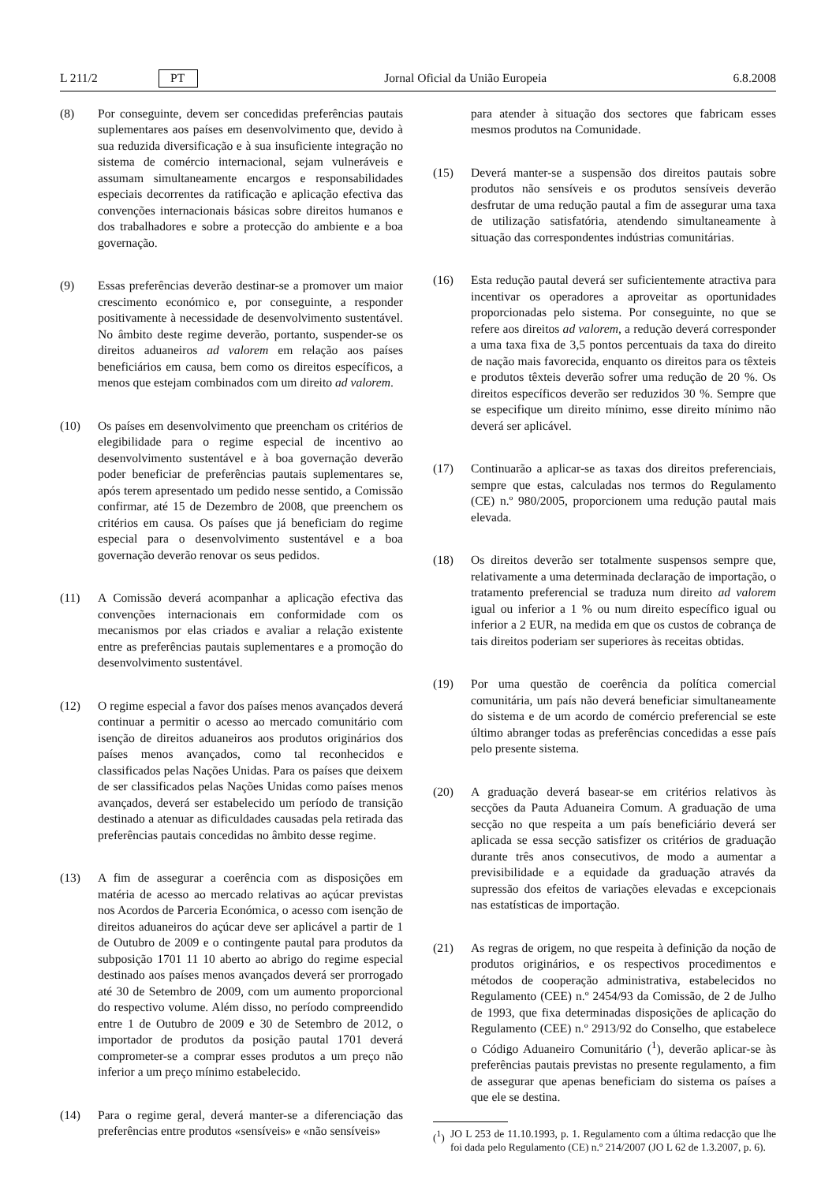L 211/2 PT Jornal Oficial da União Europeia 6.8.2008
(8) Por conseguinte, devem ser concedidas preferências pautais suplementares aos países em desenvolvimento que, devido à sua reduzida diversificação e à sua insuficiente integração no sistema de comércio internacional, sejam vulneráveis e assumam simultaneamente encargos e responsabilidades especiais decorrentes da ratificação e aplicação efectiva das convenções internacionais básicas sobre direitos humanos e dos trabalhadores e sobre a protecção do ambiente e a boa governação.
(9) Essas preferências deverão destinar-se a promover um maior crescimento económico e, por conseguinte, a responder positivamente à necessidade de desenvolvimento sustentável. No âmbito deste regime deverão, portanto, suspender-se os direitos aduaneiros ad valorem em relação aos países beneficiários em causa, bem como os direitos específicos, a menos que estejam combinados com um direito ad valorem.
(10) Os países em desenvolvimento que preencham os critérios de elegibilidade para o regime especial de incentivo ao desenvolvimento sustentável e à boa governação deverão poder beneficiar de preferências pautais suplementares se, após terem apresentado um pedido nesse sentido, a Comissão confirmar, até 15 de Dezembro de 2008, que preenchem os critérios em causa. Os países que já beneficiam do regime especial para o desenvolvimento sustentável e a boa governação deverão renovar os seus pedidos.
(11) A Comissão deverá acompanhar a aplicação efectiva das convenções internacionais em conformidade com os mecanismos por elas criados e avaliar a relação existente entre as preferências pautais suplementares e a promoção do desenvolvimento sustentável.
(12) O regime especial a favor dos países menos avançados deverá continuar a permitir o acesso ao mercado comunitário com isenção de direitos aduaneiros aos produtos originários dos países menos avançados, como tal reconhecidos e classificados pelas Nações Unidas. Para os países que deixem de ser classificados pelas Nações Unidas como países menos avançados, deverá ser estabelecido um período de transição destinado a atenuar as dificuldades causadas pela retirada das preferências pautais concedidas no âmbito desse regime.
(13) A fim de assegurar a coerência com as disposições em matéria de acesso ao mercado relativas ao açúcar previstas nos Acordos de Parceria Económica, o acesso com isenção de direitos aduaneiros do açúcar deve ser aplicável a partir de 1 de Outubro de 2009 e o contingente pautal para produtos da subposição 1701 11 10 aberto ao abrigo do regime especial destinado aos países menos avançados deverá ser prorrogado até 30 de Setembro de 2009, com um aumento proporcional do respectivo volume. Além disso, no período compreendido entre 1 de Outubro de 2009 e 30 de Setembro de 2012, o importador de produtos da posição pautal 1701 deverá comprometer-se a comprar esses produtos a um preço não inferior a um preço mínimo estabelecido.
(14) Para o regime geral, deverá manter-se a diferenciação das preferências entre produtos «sensíveis» e «não sensíveis»
para atender à situação dos sectores que fabricam esses mesmos produtos na Comunidade.
(15) Deverá manter-se a suspensão dos direitos pautais sobre produtos não sensíveis e os produtos sensíveis deverão desfrutar de uma redução pautal a fim de assegurar uma taxa de utilização satisfatória, atendendo simultaneamente à situação das correspondentes indústrias comunitárias.
(16) Esta redução pautal deverá ser suficientemente atractiva para incentivar os operadores a aproveitar as oportunidades proporcionadas pelo sistema. Por conseguinte, no que se refere aos direitos ad valorem, a redução deverá corresponder a uma taxa fixa de 3,5 pontos percentuais da taxa do direito de nação mais favorecida, enquanto os direitos para os têxteis e produtos têxteis deverão sofrer uma redução de 20 %. Os direitos específicos deverão ser reduzidos 30 %. Sempre que se especifique um direito mínimo, esse direito mínimo não deverá ser aplicável.
(17) Continuarão a aplicar-se as taxas dos direitos preferenciais, sempre que estas, calculadas nos termos do Regulamento (CE) n.º 980/2005, proporcionem uma redução pautal mais elevada.
(18) Os direitos deverão ser totalmente suspensos sempre que, relativamente a uma determinada declaração de importação, o tratamento preferencial se traduza num direito ad valorem igual ou inferior a 1 % ou num direito específico igual ou inferior a 2 EUR, na medida em que os custos de cobrança de tais direitos poderiam ser superiores às receitas obtidas.
(19) Por uma questão de coerência da política comercial comunitária, um país não deverá beneficiar simultaneamente do sistema e de um acordo de comércio preferencial se este último abranger todas as preferências concedidas a esse país pelo presente sistema.
(20) A graduação deverá basear-se em critérios relativos às secções da Pauta Aduaneira Comum. A graduação de uma secção no que respeita a um país beneficiário deverá ser aplicada se essa secção satisfizer os critérios de graduação durante três anos consecutivos, de modo a aumentar a previsibilidade e a equidade da graduação através da supressão dos efeitos de variações elevadas e excepcionais nas estatísticas de importação.
(21) As regras de origem, no que respeita à definição da noção de produtos originários, e os respectivos procedimentos e métodos de cooperação administrativa, estabelecidos no Regulamento (CEE) n.º 2454/93 da Comissão, de 2 de Julho de 1993, que fixa determinadas disposições de aplicação do Regulamento (CEE) n.º 2913/92 do Conselho, que estabelece o Código Aduaneiro Comunitário (<sup>1</sup>), deverão aplicar-se às preferências pautais previstas no presente regulamento, a fim de assegurar que apenas beneficiam do sistema os países a que ele se destina.
(<sup>1</sup>) JO L 253 de 11.10.1993, p. 1. Regulamento com a última redacção que lhe foi dada pelo Regulamento (CE) n.º 214/2007 (JO L 62 de 1.3.2007, p. 6).